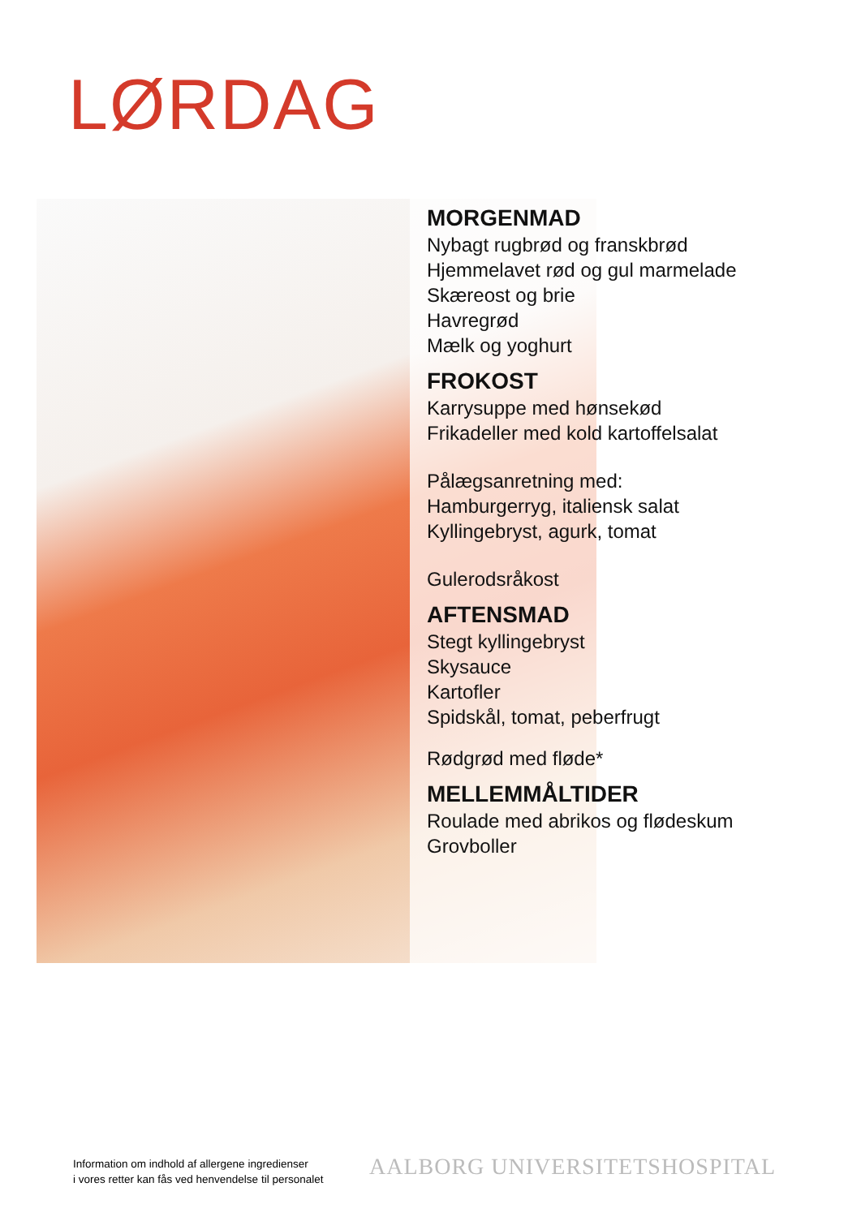LØRDAG
MORGENMAD
Nybagt rugbrød og franskbrød
Hjemmelavet rød og gul marmelade
Skæreost og brie
Havregrød
Mælk og yoghurt
FROKOST
Karrysuppe med hønsekød
Frikadeller med kold kartoffelsalat
Pålægsanretning med:
Hamburgerryg, italiensk salat
Kyllingebryst, agurk, tomat
Gulerodsråkost
AFTENSMAD
Stegt kyllingebryst
Skysauce
Kartofler
Spidskål, tomat, peberfrugt
Rødgrød med fløde*
MELLEMMÅLTIDER
Roulade med abrikos og flødeskum
Grovboller
Information om indhold af allergene ingredienser
i vores retter kan fås ved henvendelse til personalet
AALBORG UNIVERSITETSHOSPITAL